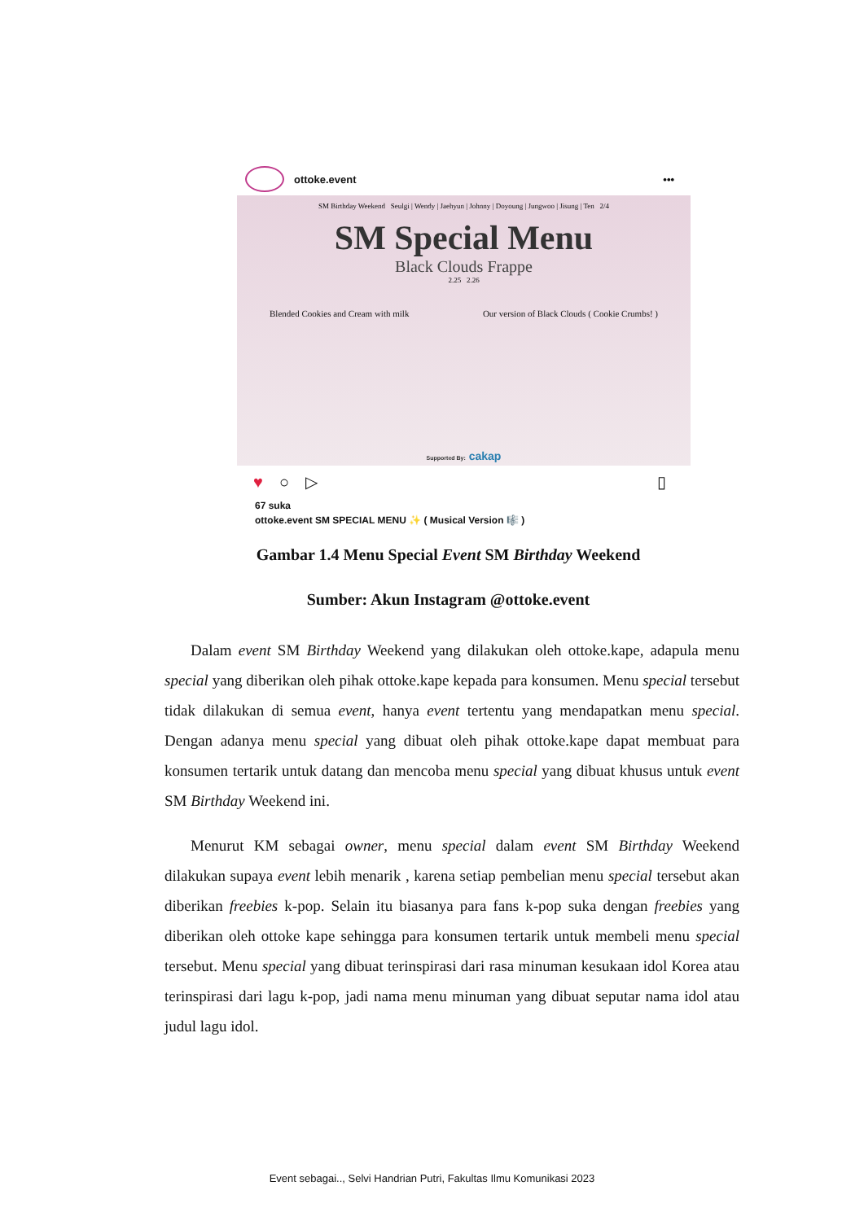ottoke.event •••
SM Birthday Weekend Seulgi | Wendy | Jaehyun | Johnny | Doyoung | Jungwoo | Jisung | Ten 2/4
SM Special Menu
Black Clouds Frappe
2.25 2.26
Blended Cookies and Cream with milk Our version of Black Clouds ( Cookie Crumbs! )
Supported By: cakap
♥ ○ ▷ ▯
67 suka
ottoke.event SM SPECIAL MENU ✨ ( Musical Version 🎼 )
Gambar 1.4 Menu Special Event SM Birthday Weekend
Sumber: Akun Instagram @ottoke.event
Dalam event SM Birthday Weekend yang dilakukan oleh ottoke.kape, adapula menu special yang diberikan oleh pihak ottoke.kape kepada para konsumen. Menu special tersebut tidak dilakukan di semua event, hanya event tertentu yang mendapatkan menu special. Dengan adanya menu special yang dibuat oleh pihak ottoke.kape dapat membuat para konsumen tertarik untuk datang dan mencoba menu special yang dibuat khusus untuk event SM Birthday Weekend ini.
Menurut KM sebagai owner, menu special dalam event SM Birthday Weekend dilakukan supaya event lebih menarik , karena setiap pembelian menu special tersebut akan diberikan freebies k-pop. Selain itu biasanya para fans k-pop suka dengan freebies yang diberikan oleh ottoke kape sehingga para konsumen tertarik untuk membeli menu special tersebut. Menu special yang dibuat terinspirasi dari rasa minuman kesukaan idol Korea atau terinspirasi dari lagu k-pop, jadi nama menu minuman yang dibuat seputar nama idol atau judul lagu idol.
Event sebagai.., Selvi Handrian Putri, Fakultas Ilmu Komunikasi 2023